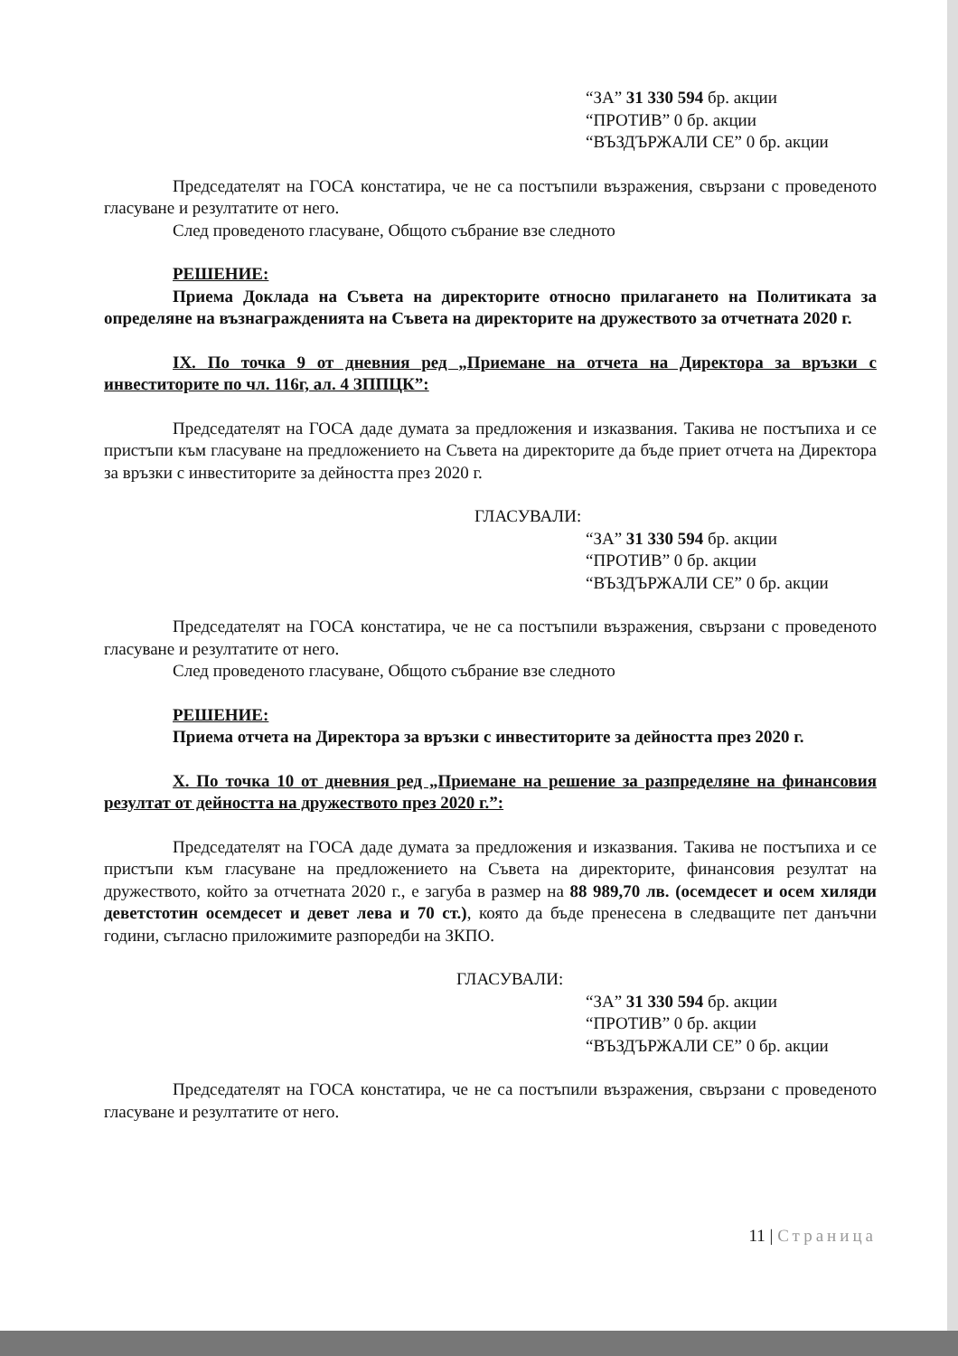“ЗА” 31 330 594 бр. акции
“ПРОТИВ” 0 бр. акции
“ВЪЗДЪРЖАЛИ СЕ” 0 бр. акции
Председателят на ГОСА констатира, че не са постъпили възражения, свързани с проведеното гласуване и резултатите от него.
След проведеното гласуване, Общото събрание взе следното
РЕШЕНИЕ:
Приема Доклада на Съвета на директорите относно прилагането на Политиката за определяне на възнагражденията на Съвета на директорите на дружеството за отчетната 2020 г.
IX. По точка 9 от дневния ред „Приемане на отчета на Директора за връзки с инвеститорите по чл. 116г, ал. 4 ЗППЦК”:
Председателят на ГОСА даде думата за предложения и изказвания. Такива не постъпиха и се пристъпи към гласуване на предложението на Съвета на директорите да бъде приет отчета на Директора за връзки с инвеститорите за дейността през 2020 г.
ГЛАСУВАЛИ:
“ЗА” 31 330 594 бр. акции
“ПРОТИВ” 0 бр. акции
“ВЪЗДЪРЖАЛИ СЕ” 0 бр. акции
Председателят на ГОСА констатира, че не са постъпили възражения, свързани с проведеното гласуване и резултатите от него.
След проведеното гласуване, Общото събрание взе следното
РЕШЕНИЕ:
Приема отчета на Директора за връзки с инвеститорите за дейността през 2020 г.
X. По точка 10 от дневния ред „Приемане на решение за разпределяне на финансовия резултат от дейността на дружеството през 2020 г.”:
Председателят на ГОСА даде думата за предложения и изказвания. Такива не постъпиха и се пристъпи към гласуване на предложението на Съвета на директорите, финансовия резултат на дружеството, който за отчетната 2020 г., е загуба в размер на 88 989,70 лв. (осемдесет и осем хиляди деветстотин осемдесет и девет лева и 70 ст.), която да бъде пренесена в следващите пет данъчни години, съгласно приложимите разпоредби на ЗКПО.
ГЛАСУВАЛИ:
“ЗА” 31 330 594 бр. акции
“ПРОТИВ” 0 бр. акции
“ВЪЗДЪРЖАЛИ СЕ” 0 бр. акции
Председателят на ГОСА констатира, че не са постъпили възражения, свързани с проведеното гласуване и резултатите от него.
11 | Страница